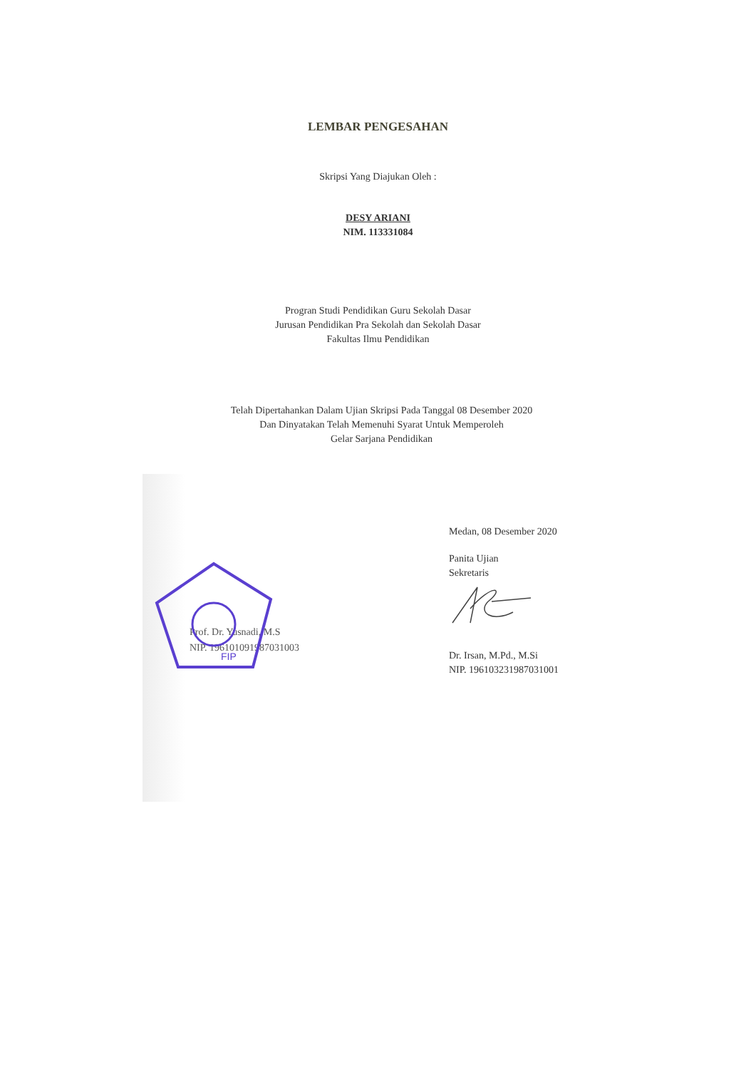LEMBAR PENGESAHAN
Skripsi Yang Diajukan Oleh :
DESY ARIANI
NIM. 113331084
Progran Studi Pendidikan Guru Sekolah Dasar
Jurusan Pendidikan Pra Sekolah dan Sekolah Dasar
Fakultas Ilmu Pendidikan
Telah Dipertahankan Dalam Ujian Skripsi Pada Tanggal 08 Desember 2020
Dan Dinyatakan Telah Memenuhi Syarat Untuk Memperoleh
Gelar Sarjana Pendidikan
FIP
Prof. Dr. Yusnadi, M.S
NIP. 196101091987031003
Medan, 08 Desember 2020
Panita Ujian
Sekretaris
Dr. Irsan, M.Pd., M.Si
NIP. 196103231987031001